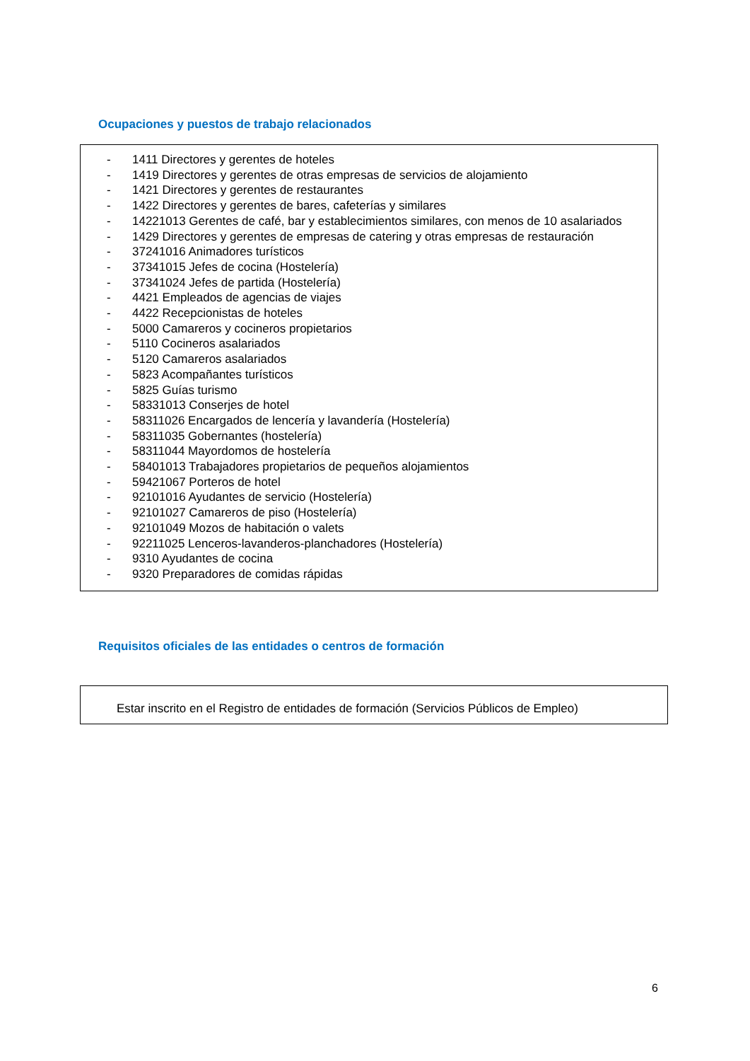Ocupaciones y puestos de trabajo relacionados
- 1411 Directores y gerentes de hoteles
- 1419 Directores y gerentes de otras empresas de servicios de alojamiento
- 1421 Directores y gerentes de restaurantes
- 1422 Directores y gerentes de bares, cafeterías y similares
- 14221013 Gerentes de café, bar y establecimientos similares, con menos de 10 asalariados
- 1429 Directores y gerentes de empresas de catering y otras empresas de restauración
- 37241016 Animadores turísticos
- 37341015 Jefes de cocina (Hostelería)
- 37341024 Jefes de partida (Hostelería)
- 4421 Empleados de agencias de viajes
- 4422 Recepcionistas de hoteles
- 5000 Camareros y cocineros propietarios
- 5110 Cocineros asalariados
- 5120 Camareros asalariados
- 5823 Acompañantes turísticos
- 5825 Guías turismo
- 58331013 Conserjes de hotel
- 58311026 Encargados de lencería y lavandería (Hostelería)
- 58311035 Gobernantes (hostelería)
- 58311044 Mayordomos de hostelería
- 58401013 Trabajadores propietarios de pequeños alojamientos
- 59421067 Porteros de hotel
- 92101016 Ayudantes de servicio (Hostelería)
- 92101027 Camareros de piso (Hostelería)
- 92101049 Mozos de habitación o valets
- 92211025 Lenceros-lavanderos-planchadores (Hostelería)
- 9310 Ayudantes de cocina
- 9320 Preparadores de comidas rápidas
Requisitos oficiales de las entidades o centros de formación
Estar inscrito en el Registro de entidades de formación (Servicios Públicos de Empleo)
6